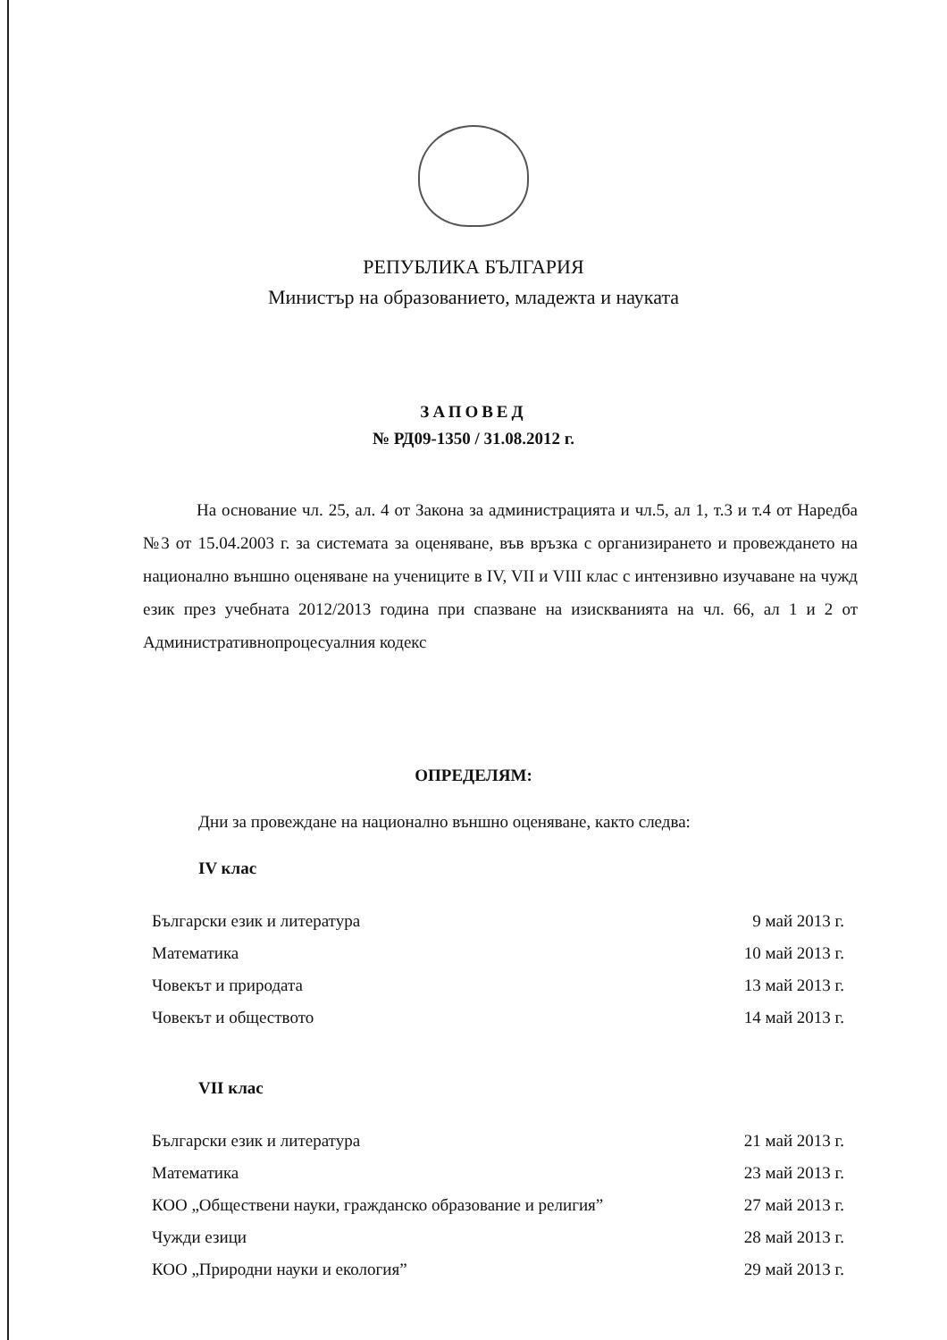РЕПУБЛИКА БЪЛГАРИЯ
Министър на образованието, младежта и науката
ЗАПОВЕД
№ РД09-1350 / 31.08.2012 г.
На основание чл. 25, ал. 4 от Закона за администрацията и чл.5, ал 1, т.3 и т.4 от Наредба №3 от 15.04.2003 г. за системата за оценяване, във връзка с организирането и провеждането на национално външно оценяване на учениците в IV, VII и VIII клас с интензивно изучаване на чужд език през учебната 2012/2013 година при спазване на изискванията на чл. 66, ал 1 и 2 от Административнопроцесуалния кодекс
ОПРЕДЕЛЯМ:
Дни за провеждане на национално външно оценяване, както следва:
IV клас
| Български език и литература | 9 май 2013 г. |
| Математика | 10 май 2013 г. |
| Човекът и природата | 13 май 2013 г. |
| Човекът и обществото | 14 май 2013 г. |
VII клас
| Български език и литература | 21 май 2013 г. |
| Математика | 23 май 2013 г. |
| КОО „Обществени науки, гражданско образование и религия” | 27 май 2013 г. |
| Чужди езици | 28 май 2013 г. |
| КОО „Природни науки и екология” | 29 май 2013 г. |